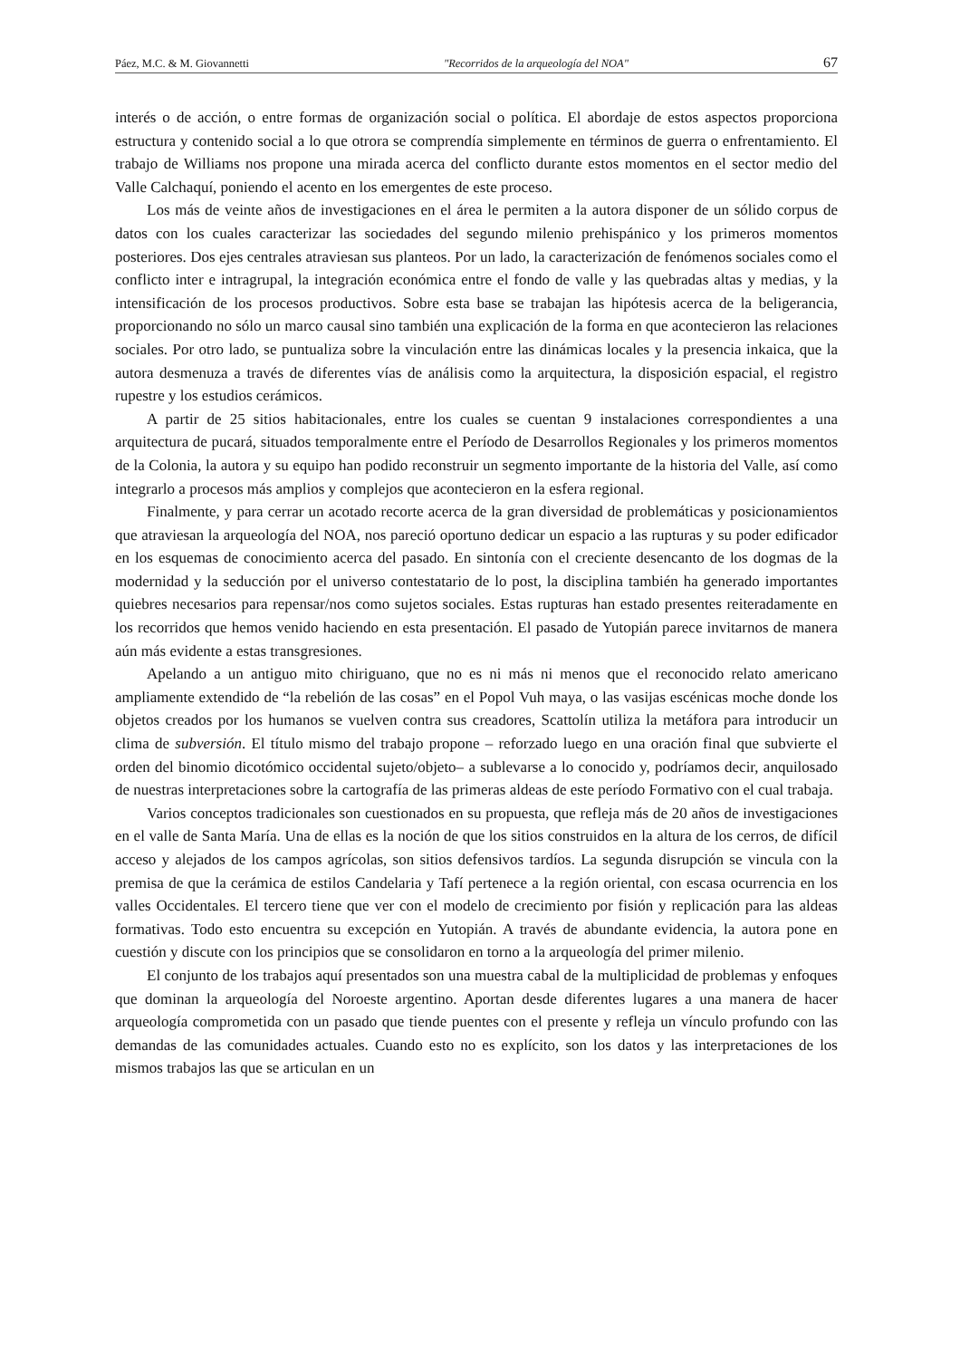Páez, M.C. & M. Giovannetti "Recorridos de la arqueología del NOA" 67
interés o de acción, o entre formas de organización social o política. El abordaje de estos aspectos proporciona estructura y contenido social a lo que otrora se comprendía simplemente en términos de guerra o enfrentamiento. El trabajo de Williams nos propone una mirada acerca del conflicto durante estos momentos en el sector medio del Valle Calchaquí, poniendo el acento en los emergentes de este proceso.
Los más de veinte años de investigaciones en el área le permiten a la autora disponer de un sólido corpus de datos con los cuales caracterizar las sociedades del segundo milenio prehispánico y los primeros momentos posteriores. Dos ejes centrales atraviesan sus planteos. Por un lado, la caracterización de fenómenos sociales como el conflicto inter e intragrupal, la integración económica entre el fondo de valle y las quebradas altas y medias, y la intensificación de los procesos productivos. Sobre esta base se trabajan las hipótesis acerca de la beligerancia, proporcionando no sólo un marco causal sino también una explicación de la forma en que acontecieron las relaciones sociales. Por otro lado, se puntualiza sobre la vinculación entre las dinámicas locales y la presencia inkaica, que la autora desmenuza a través de diferentes vías de análisis como la arquitectura, la disposición espacial, el registro rupestre y los estudios cerámicos.
A partir de 25 sitios habitacionales, entre los cuales se cuentan 9 instalaciones correspondientes a una arquitectura de pucará, situados temporalmente entre el Período de Desarrollos Regionales y los primeros momentos de la Colonia, la autora y su equipo han podido reconstruir un segmento importante de la historia del Valle, así como integrarlo a procesos más amplios y complejos que acontecieron en la esfera regional.
Finalmente, y para cerrar un acotado recorte acerca de la gran diversidad de problemáticas y posicionamientos que atraviesan la arqueología del NOA, nos pareció oportuno dedicar un espacio a las rupturas y su poder edificador en los esquemas de conocimiento acerca del pasado. En sintonía con el creciente desencanto de los dogmas de la modernidad y la seducción por el universo contestatario de lo post, la disciplina también ha generado importantes quiebres necesarios para repensar/nos como sujetos sociales. Estas rupturas han estado presentes reiteradamente en los recorridos que hemos venido haciendo en esta presentación. El pasado de Yutopián parece invitarnos de manera aún más evidente a estas transgresiones.
Apelando a un antiguo mito chiriguano, que no es ni más ni menos que el reconocido relato americano ampliamente extendido de “la rebelión de las cosas” en el Popol Vuh maya, o las vasijas escénicas moche donde los objetos creados por los humanos se vuelven contra sus creadores, Scattolín utiliza la metáfora para introducir un clima de subversión. El título mismo del trabajo propone – reforzado luego en una oración final que subvierte el orden del binomio dicotómico occidental sujeto/objeto– a sublevarse a lo conocido y, podríamos decir, anquilosado de nuestras interpretaciones sobre la cartografía de las primeras aldeas de este período Formativo con el cual trabaja.
Varios conceptos tradicionales son cuestionados en su propuesta, que refleja más de 20 años de investigaciones en el valle de Santa María. Una de ellas es la noción de que los sitios construidos en la altura de los cerros, de difícil acceso y alejados de los campos agrícolas, son sitios defensivos tardíos. La segunda disrupción se vincula con la premisa de que la cerámica de estilos Candelaria y Tafí pertenece a la región oriental, con escasa ocurrencia en los valles Occidentales. El tercero tiene que ver con el modelo de crecimiento por fisión y replicación para las aldeas formativas. Todo esto encuentra su excepción en Yutopián. A través de abundante evidencia, la autora pone en cuestión y discute con los principios que se consolidaron en torno a la arqueología del primer milenio.
El conjunto de los trabajos aquí presentados son una muestra cabal de la multiplicidad de problemas y enfoques que dominan la arqueología del Noroeste argentino. Aportan desde diferentes lugares a una manera de hacer arqueología comprometida con un pasado que tiende puentes con el presente y refleja un vínculo profundo con las demandas de las comunidades actuales. Cuando esto no es explícito, son los datos y las interpretaciones de los mismos trabajos las que se articulan en un